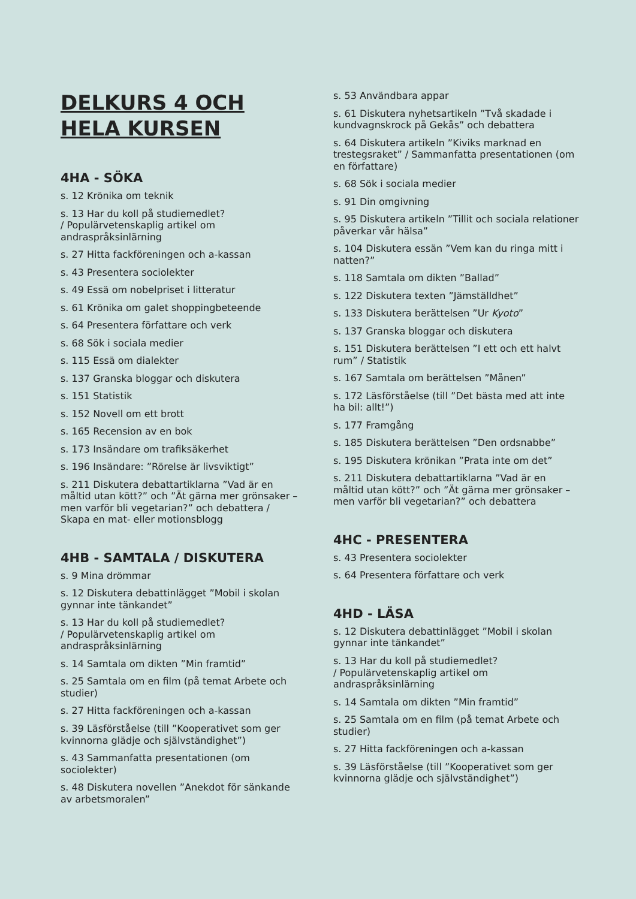DELKURS 4 OCH HELA KURSEN
4HA - SÖKA
s. 12 Krönika om teknik
s. 13 Har du koll på studiemedlet?
/ Populärvetenskaplig artikel om andraspråksinlärning
s. 27 Hitta fackföreningen och a-kassan
s. 43 Presentera sociolekter
s. 49 Essä om nobelpriset i litteratur
s. 61 Krönika om galet shoppingbeteende
s. 64 Presentera författare och verk
s. 68 Sök i sociala medier
s. 115 Essä om dialekter
s. 137 Granska bloggar och diskutera
s. 151 Statistik
s. 152 Novell om ett brott
s. 165 Recension av en bok
s. 173 Insändare om trafiksäkerhet
s. 196 Insändare: ”Rörelse är livsviktigt”
s. 211 Diskutera debattartiklarna ”Vad är en måltid utan kött?” och ”Ät gärna mer grönsaker – men varför bli vegetarian?” och debattera / Skapa en mat- eller motionsblogg
4HB - SAMTALA / DISKUTERA
s. 9 Mina drömmar
s. 12 Diskutera debattinlägget ”Mobil i skolan gynnar inte tänkandet”
s. 13 Har du koll på studiemedlet?
/ Populärvetenskaplig artikel om andraspråksinlärning
s. 14 Samtala om dikten ”Min framtid”
s. 25 Samtala om en film (på temat Arbete och studier)
s. 27 Hitta fackföreningen och a-kassan
s. 39 Läsförståelse (till ”Kooperativet som ger kvinnorna glädje och självständighet”)
s. 43 Sammanfatta presentationen (om sociolekter)
s. 48 Diskutera novellen ”Anekdot för sänkande av arbetsmoralen”
s. 53 Användbara appar
s. 61 Diskutera nyhetsartikeln ”Två skadade i kundvagnskrock på Gekås” och debattera
s. 64 Diskutera artikeln ”Kiviks marknad en trestegsraket” / Sammanfatta presentationen (om en författare)
s. 68 Sök i sociala medier
s. 91 Din omgivning
s. 95 Diskutera artikeln ”Tillit och sociala relationer påverkar vår hälsa”
s. 104 Diskutera essän ”Vem kan du ringa mitt i natten?”
s. 118 Samtala om dikten ”Ballad”
s. 122 Diskutera texten ”Jämställdhet”
s. 133 Diskutera berättelsen ”Ur Kyoto”
s. 137 Granska bloggar och diskutera
s. 151 Diskutera berättelsen ”I ett och ett halvt rum” / Statistik
s. 167 Samtala om berättelsen ”Månen”
s. 172 Läsförståelse (till ”Det bästa med att inte ha bil: allt!”)
s. 177 Framgång
s. 185 Diskutera berättelsen ”Den ordsnabbe”
s. 195 Diskutera krönikan ”Prata inte om det”
s. 211 Diskutera debattartiklarna ”Vad är en måltid utan kött?” och ”Ät gärna mer grönsaker – men varför bli vegetarian?” och debattera
4HC - PRESENTERA
s. 43 Presentera sociolekter
s. 64 Presentera författare och verk
4HD - LÄSA
s. 12 Diskutera debattinlägget ”Mobil i skolan gynnar inte tänkandet”
s. 13 Har du koll på studiemedlet?
/ Populärvetenskaplig artikel om andraspråksinlärning
s. 14 Samtala om dikten ”Min framtid”
s. 25 Samtala om en film (på temat Arbete och studier)
s. 27 Hitta fackföreningen och a-kassan
s. 39 Läsförståelse (till ”Kooperativet som ger kvinnorna glädje och självständighet”)